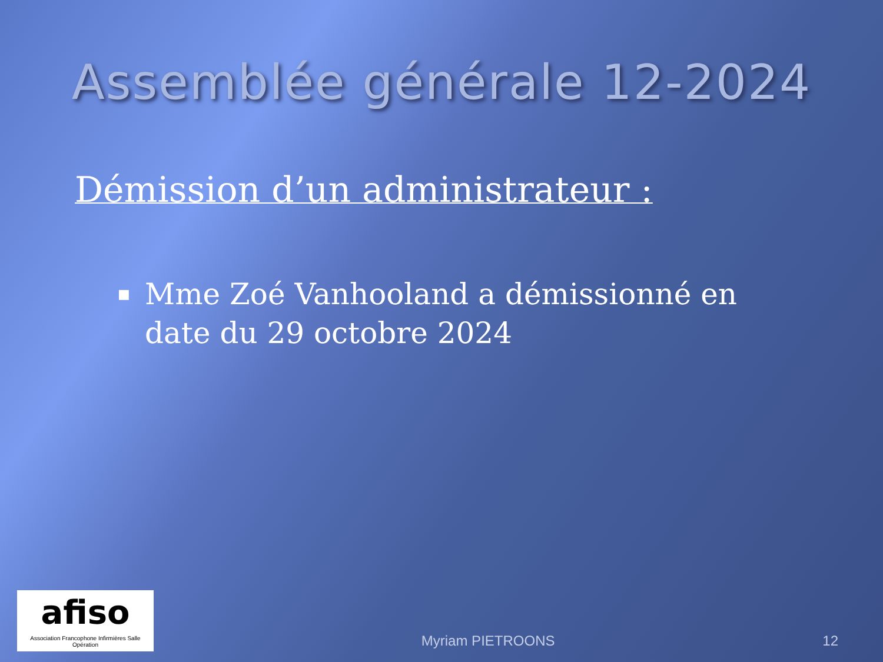Assemblée générale 12-2024
Démission d’un administrateur :
■ Mme Zoé Vanhooland a démissionné en date du 29 octobre 2024
afiso
Association Francophone Infirmières Salle Opération
Myriam PIETROONS
12